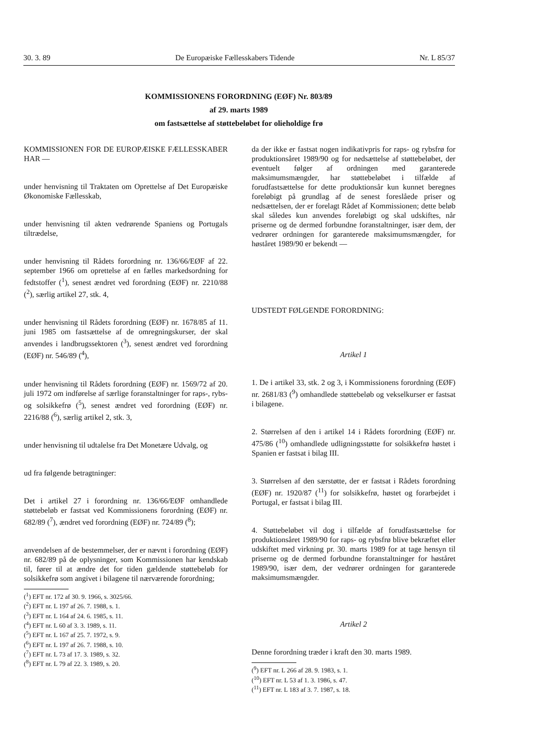30. 3. 89 De Europæiske Fællesskabers Tidende Nr. L 85/37
KOMMISSIONENS FORORDNING (EØF) Nr. 803/89
af 29. marts 1989
om fastsættelse af støttebeløbet for olieholdige frø
KOMMISSIONEN FOR DE EUROPÆISKE FÆLLESSKABER HAR —
under henvisning til Traktaten om Oprettelse af Det Europæiske Økonomiske Fællesskab,
under henvisning til akten vedrørende Spaniens og Portugals tiltrædelse,
under henvisning til Rådets forordning nr. 136/66/EØF af 22. september 1966 om oprettelse af en fælles markedsordning for fedtstoffer (<sup>1</sup>), senest ændret ved forordning (EØF) nr. 2210/88 (<sup>2</sup>), særlig artikel 27, stk. 4,
under henvisning til Rådets forordning (EØF) nr. 1678/85 af 11. juni 1985 om fastsættelse af de omregningskurser, der skal anvendes i landbrugssektoren (<sup>3</sup>), senest ændret ved forordning (EØF) nr. 546/89 (<sup>4</sup>),
under henvisning til Rådets forordning (EØF) nr. 1569/72 af 20. juli 1972 om indførelse af særlige foranstaltninger for raps-, rybs- og solsikkefrø (<sup>5</sup>), senest ændret ved forordning (EØF) nr. 2216/88 (<sup>6</sup>), særlig artikel 2, stk. 3,
under henvisning til udtalelse fra Det Monetære Udvalg, og
ud fra følgende betragtninger:
Det i artikel 27 i forordning nr. 136/66/EØF omhandlede støttebeløb er fastsat ved Kommissionens forordning (EØF) nr. 682/89 (<sup>7</sup>), ændret ved forordning (EØF) nr. 724/89 (<sup>8</sup>);
anvendelsen af de bestemmelser, der er nævnt i forordning (EØF) nr. 682/89 på de oplysninger, som Kommissionen har kendskab til, fører til at ændre det for tiden gældende støttebeløb for solsikkefrø som angivet i bilagene til nærværende forordning;
(<sup>1</sup>) EFT nr. 172 af 30. 9. 1966, s. 3025/66.
(<sup>2</sup>) EFT nr. L 197 af 26. 7. 1988, s. 1.
(<sup>3</sup>) EFT nr. L 164 af 24. 6. 1985, s. 11.
(<sup>4</sup>) EFT nr. L 60 af 3. 3. 1989, s. 11.
(<sup>5</sup>) EFT nr. L 167 af 25. 7. 1972, s. 9.
(<sup>6</sup>) EFT nr. L 197 af 26. 7. 1988, s. 10.
(<sup>7</sup>) EFT nr. L 73 af 17. 3. 1989, s. 32.
(<sup>8</sup>) EFT nr. L 79 af 22. 3. 1989, s. 20.
da der ikke er fastsat nogen indikativpris for raps- og rybsfrø for produktionsåret 1989/90 og for nedsættelse af støttebeløbet, der eventuelt følger af ordningen med garanterede maksimumsmængder, har støttebeløbet i tilfælde af forudfastsættelse for dette produktionsår kun kunnet beregnes foreløbigt på grundlag af de senest foreslåede priser og nedsættelsen, der er forelagt Rådet af Kommissionen; dette beløb skal således kun anvendes foreløbigt og skal udskiftes, når priserne og de dermed forbundne foranstaltninger, især dem, der vedrører ordningen for garanterede maksimumsmængder, for høståret 1989/90 er bekendt —
UDSTEDT FØLGENDE FORORDNING:
Artikel 1
1. De i artikel 33, stk. 2 og 3, i Kommissionens forordning (EØF) nr. 2681/83 (<sup>9</sup>) omhandlede støttebeløb og vekselkurser er fastsat i bilagene.
2. Størrelsen af den i artikel 14 i Rådets forordning (EØF) nr. 475/86 (<sup>10</sup>) omhandlede udligningsstøtte for solsikkefrø høstet i Spanien er fastsat i bilag III.
3. Størrelsen af den særstøtte, der er fastsat i Rådets forordning (EØF) nr. 1920/87 (<sup>11</sup>) for solsikkefrø, høstet og forarbejdet i Portugal, er fastsat i bilag III.
4. Støttebeløbet vil dog i tilfælde af forudfastsættelse for produktionsåret 1989/90 for raps- og rybsfrø blive bekræftet eller udskiftet med virkning pr. 30. marts 1989 for at tage hensyn til priserne og de dermed forbundne foranstaltninger for høståret 1989/90, især dem, der vedrører ordningen for garanterede maksimumsmængder.
Artikel 2
Denne forordning træder i kraft den 30. marts 1989.
(<sup>9</sup>) EFT nr. L 266 af 28. 9. 1983, s. 1.
(<sup>10</sup>) EFT nr. L 53 af 1. 3. 1986, s. 47.
(<sup>11</sup>) EFT nr. L 183 af 3. 7. 1987, s. 18.